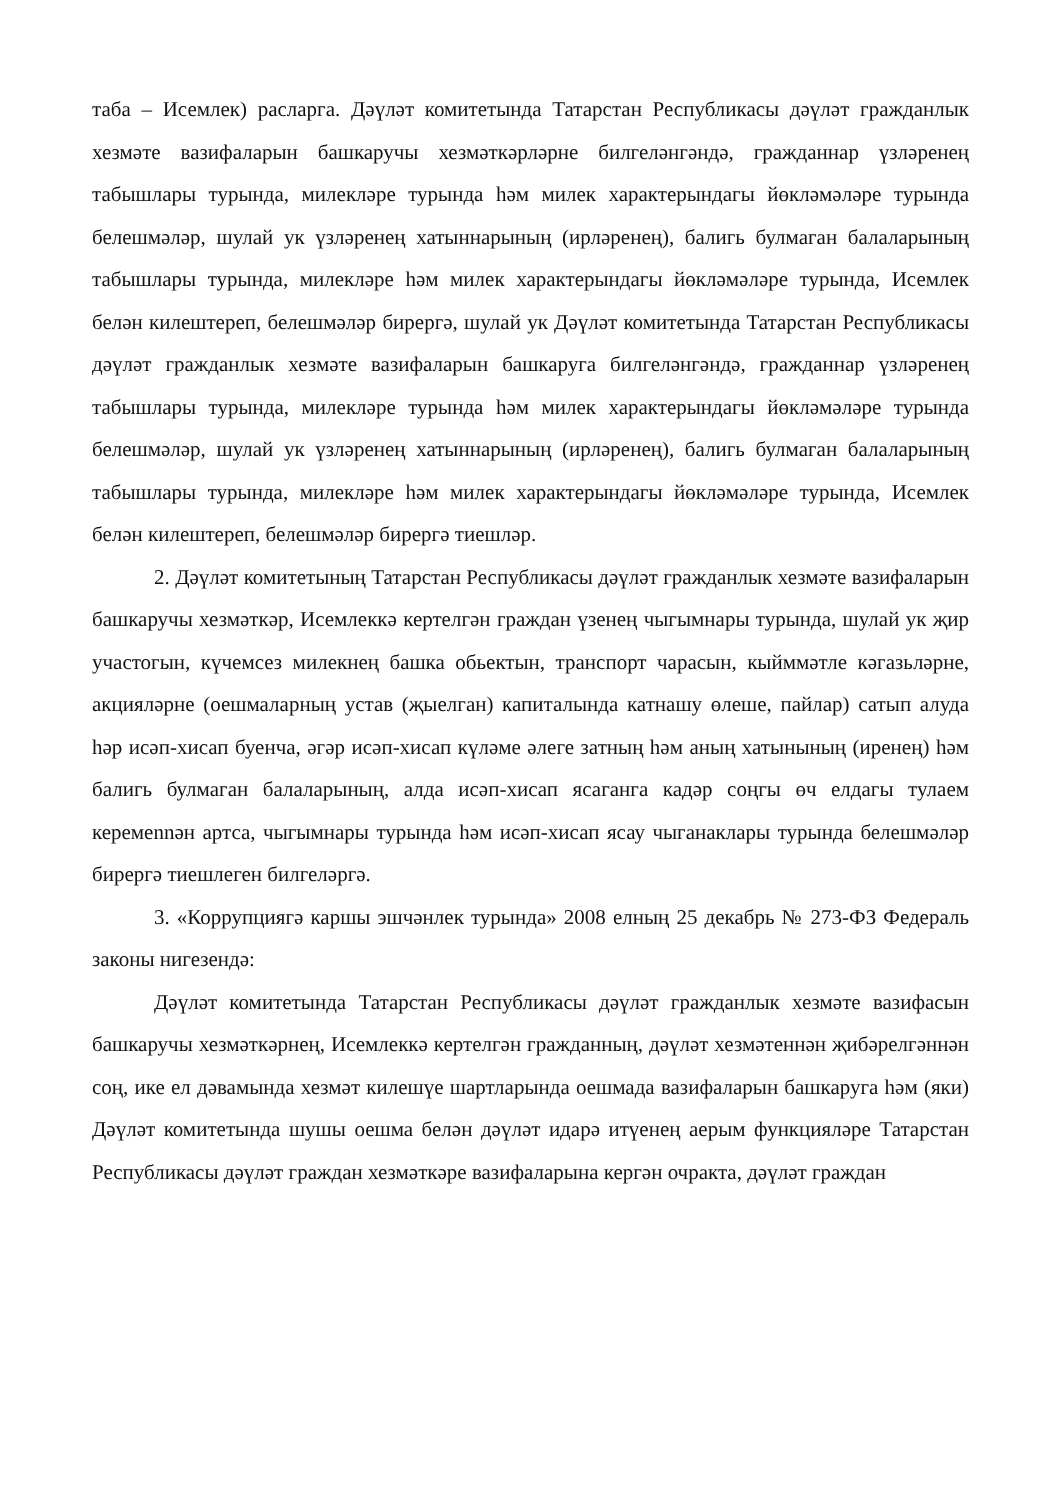таба – Исемлек) расларга. Дәүләт комитетында Татарстан Республикасы дәүләт гражданлык хезмәте вазифаларын башкаручы хезмәткәрләрне билгеләнгәндә, гражданнар үзләренең табышлары турында, милекләре турында һәм милек характерындагы йөкләмәләре турында белешмәләр, шулай ук үзләренең хатыннарының (ирләренең), балигь булмаган балаларының табышлары турында, милекләре һәм милек характерындагы йөкләмәләре турында, Исемлек белән килештереп, белешмәләр бирергә, шулай ук Дәүләт комитетында Татарстан Республикасы дәүләт гражданлык хезмәте вазифаларын башкаруга билгеләнгәндә, гражданнар үзләренең табышлары турында, милекләре турында һәм милек характерындагы йөкләмәләре турында белешмәләр, шулай ук үзләренең хатыннарының (ирләренең), балигь булмаган балаларының табышлары турында, милекләре һәм милек характерындагы йөкләмәләре турында, Исемлек белән килештереп, белешмәләр бирергә тиешләр.
2. Дәүләт комитетының Татарстан Республикасы дәүләт гражданлык хезмәте вазифаларын башкаручы хезмәткәр, Исемлеккә кертелгән граждан үзенең чыгымнары турында, шулай ук җир участогын, күчемсез милекнең башка обьектын, транспорт чарасын, кыйммәтле кәгазьләрне, акцияләрне (оешмаларның устав (җыелган) капиталында катнашу өлеше, пайлар) сатып алуда һәр исәп-хисап буенча, әгәр исәп-хисап күләме әлеге затның һәм аның хатынының (иренең) һәм балигь булмаган балаларының, алда исәп-хисап ясаганга кадәр соңгы өч елдагы тулаем керемennән артса, чыгымнары турында һәм исәп-хисап ясау чыганаклары турында белешмәләр бирергә тиешлеген билгеләргә.
3. «Коррупциягә каршы эшчәнлек турында» 2008 елның 25 декабрь № 273-ФЗ Федераль законы нигезендә:
Дәүләт комитетында Татарстан Республикасы дәүләт гражданлык хезмәте вазифасын башкаручы хезмәткәрнең, Исемлеккә кертелгән гражданның, дәүләт хезмәтеннән җибәрелгәннән соң, ике ел дәвамында хезмәт килешүе шартларында оешмада вазифаларын башкаруга һәм (яки) Дәүләт комитетында шушы оешма белән дәүләт идарә итүенең аерым функцияләре Татарстан Республикасы дәүләт граждан хезмәткәре вазифаларына кергән очракта, дәүләт граждан